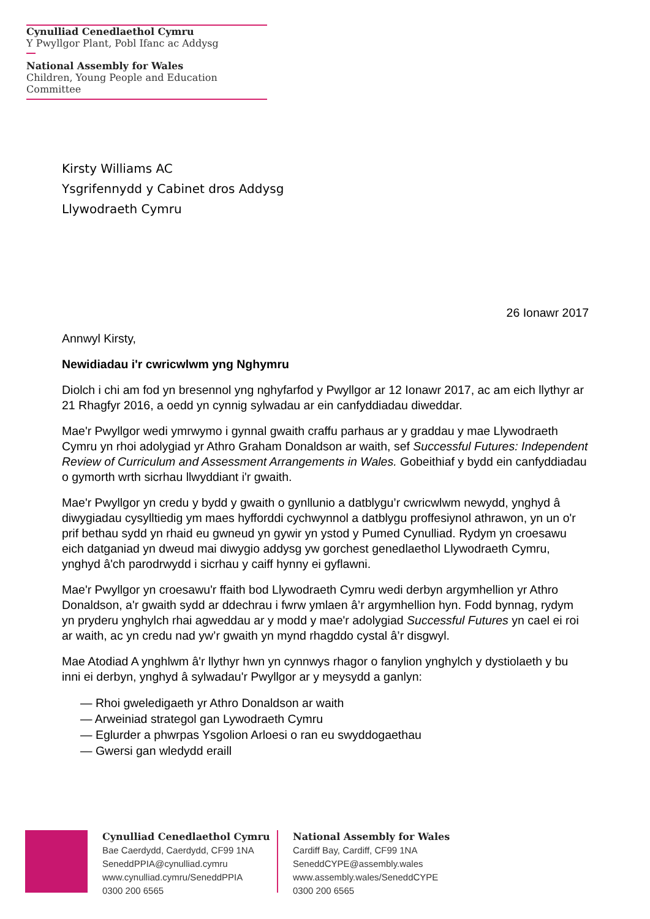Cynulliad Cenedlaethol Cymru
Y Pwyllgor Plant, Pobl Ifanc ac Addysg
National Assembly for Wales
Children, Young People and Education Committee
Kirsty Williams AC
Ysgrifennydd y Cabinet dros Addysg
Llywodraeth Cymru
26 Ionawr 2017
Annwyl Kirsty,
Newidiadau i'r cwricwlwm yng Nghymru
Diolch i chi am fod yn bresennol yng nghyfarfod y Pwyllgor ar 12 Ionawr 2017, ac am eich llythyr ar 21 Rhagfyr 2016, a oedd yn cynnig sylwadau ar ein canfyddiadau diweddar.
Mae'r Pwyllgor wedi ymrwymo i gynnal gwaith craffu parhaus ar y graddau y mae Llywodraeth Cymru yn rhoi adolygiad yr Athro Graham Donaldson ar waith, sef Successful Futures: Independent Review of Curriculum and Assessment Arrangements in Wales. Gobeithiaf y bydd ein canfyddiadau o gymorth wrth sicrhau llwyddiant i'r gwaith.
Mae'r Pwyllgor yn credu y bydd y gwaith o gynllunio a datblygu’r cwricwlwm newydd, ynghyd â diwygiadau cysylltiedig ym maes hyfforddi cychwynnol a datblygu proffesiynol athrawon, yn un o'r prif bethau sydd yn rhaid eu gwneud yn gywir yn ystod y Pumed Cynulliad. Rydym yn croesawu eich datganiad yn dweud mai diwygio addysg yw gorchest genedlaethol Llywodraeth Cymru, ynghyd â'ch parodrwydd i sicrhau y caiff hynny ei gyflawni.
Mae'r Pwyllgor yn croesawu'r ffaith bod Llywodraeth Cymru wedi derbyn argymhellion yr Athro Donaldson, a'r gwaith sydd ar ddechrau i fwrw ymlaen â’r argymhellion hyn. Fodd bynnag, rydym yn pryderu ynghylch rhai agweddau ar y modd y mae'r adolygiad Successful Futures yn cael ei roi ar waith, ac yn credu nad yw’r gwaith yn mynd rhagddo cystal â’r disgwyl.
Mae Atodiad A ynghlwm â'r llythyr hwn yn cynnwys rhagor o fanylion ynghylch y dystiolaeth y bu inni ei derbyn, ynghyd â sylwadau'r Pwyllgor ar y meysydd a ganlyn:
— Rhoi gweledigaeth yr Athro Donaldson ar waith
— Arweiniad strategol gan Lywodraeth Cymru
— Eglurder a phwrpas Ysgolion Arloesi o ran eu swyddogaethau
— Gwersi gan wledydd eraill
Cynulliad Cenedlaethol Cymru
Bae Caerdydd, Caerdydd, CF99 1NA
SeneddPPIA@cynulliad.cymru
www.cynulliad.cymru/SeneddPPIA
0300 200 6565
National Assembly for Wales
Cardiff Bay, Cardiff, CF99 1NA
SeneddCYPE@assembly.wales
www.assembly.wales/SeneddCYPE
0300 200 6565